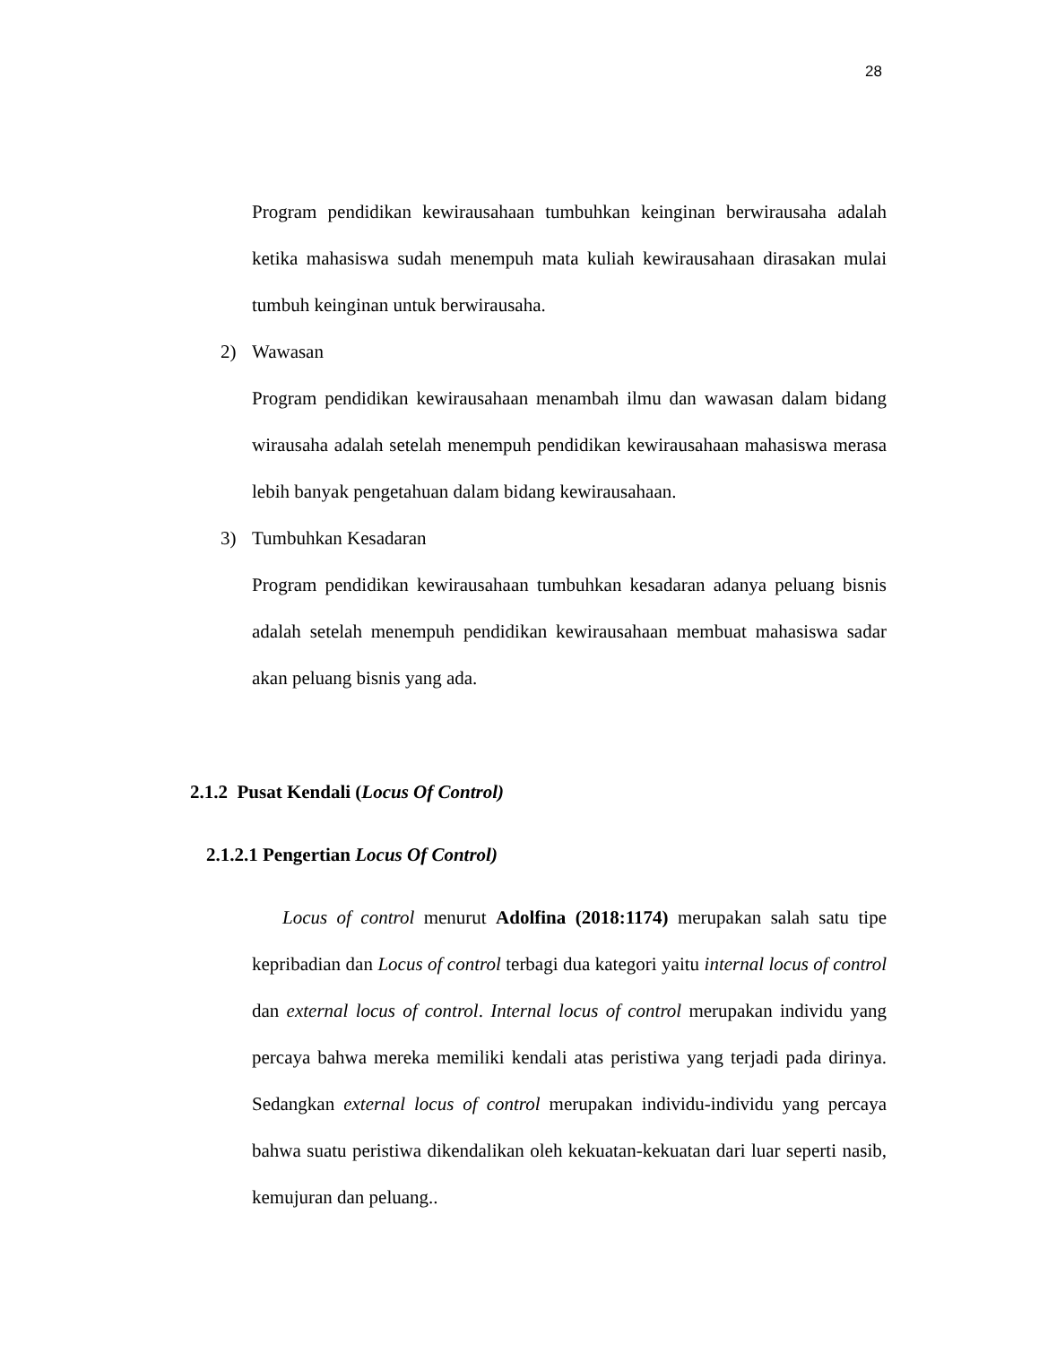28
Program pendidikan kewirausahaan tumbuhkan keinginan berwirausaha adalah ketika mahasiswa sudah menempuh mata kuliah kewirausahaan dirasakan mulai tumbuh keinginan untuk berwirausaha.
2) Wawasan
Program pendidikan kewirausahaan menambah ilmu dan wawasan dalam bidang wirausaha adalah setelah menempuh pendidikan kewirausahaan mahasiswa merasa lebih banyak pengetahuan dalam bidang kewirausahaan.
3) Tumbuhkan Kesadaran
Program pendidikan kewirausahaan tumbuhkan kesadaran adanya peluang bisnis adalah setelah menempuh pendidikan kewirausahaan membuat mahasiswa sadar akan peluang bisnis yang ada.
2.1.2 Pusat Kendali (Locus Of Control)
2.1.2.1 Pengertian Locus Of Control)
Locus of control menurut Adolfina (2018:1174) merupakan salah satu tipe kepribadian dan Locus of control terbagi dua kategori yaitu internal locus of control dan external locus of control. Internal locus of control merupakan individu yang percaya bahwa mereka memiliki kendali atas peristiwa yang terjadi pada dirinya. Sedangkan external locus of control merupakan individu-individu yang percaya bahwa suatu peristiwa dikendalikan oleh kekuatan-kekuatan dari luar seperti nasib, kemujuran dan peluang..